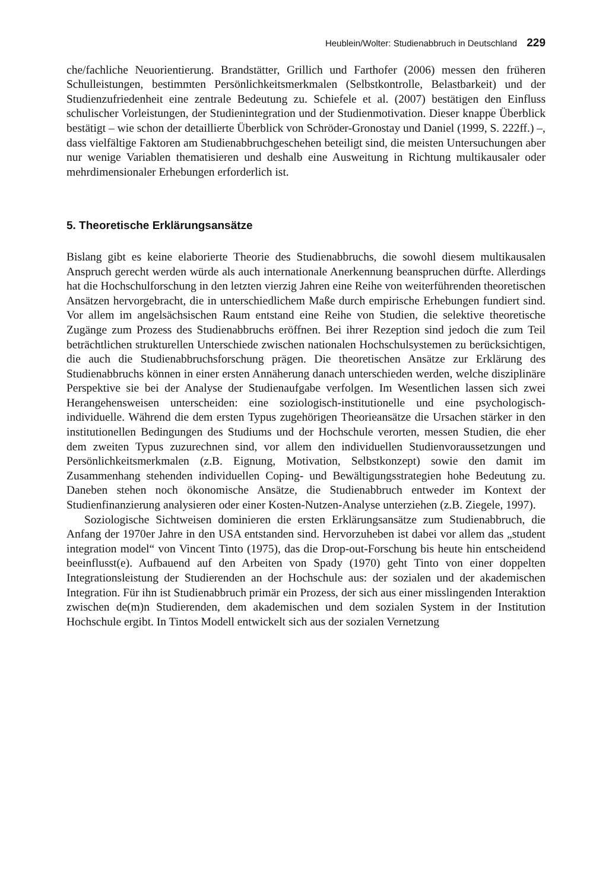Heublein/Wolter: Studienabbruch in Deutschland 229
che/fachliche Neuorientierung. Brandstätter, Grillich und Farthofer (2006) messen den früheren Schulleistungen, bestimmten Persönlichkeitsmerkmalen (Selbstkontrolle, Belastbarkeit) und der Studienzufriedenheit eine zentrale Bedeutung zu. Schiefele et al. (2007) bestätigen den Einfluss schulischer Vorleistungen, der Studienintegration und der Studienmotivation. Dieser knappe Überblick bestätigt – wie schon der detaillierte Überblick von Schröder-Gronostay und Daniel (1999, S. 222ff.) –, dass vielfältige Faktoren am Studienabbruchgeschehen beteiligt sind, die meisten Untersuchungen aber nur wenige Variablen thematisieren und deshalb eine Ausweitung in Richtung multikausaler oder mehrdimensionaler Erhebungen erforderlich ist.
5. Theoretische Erklärungsansätze
Bislang gibt es keine elaborierte Theorie des Studienabbruchs, die sowohl diesem multikausalen Anspruch gerecht werden würde als auch internationale Anerkennung beanspruchen dürfte. Allerdings hat die Hochschulforschung in den letzten vierzig Jahren eine Reihe von weiterführenden theoretischen Ansätzen hervorgebracht, die in unterschiedlichem Maße durch empirische Erhebungen fundiert sind. Vor allem im angelsächsischen Raum entstand eine Reihe von Studien, die selektive theoretische Zugänge zum Prozess des Studienabbruchs eröffnen. Bei ihrer Rezeption sind jedoch die zum Teil beträchtlichen strukturellen Unterschiede zwischen nationalen Hochschulsystemen zu berücksichtigen, die auch die Studienabbruchsforschung prägen. Die theoretischen Ansätze zur Erklärung des Studienabbruchs können in einer ersten Annäherung danach unterschieden werden, welche disziplinäre Perspektive sie bei der Analyse der Studienaufgabe verfolgen. Im Wesentlichen lassen sich zwei Herangehensweisen unterscheiden: eine soziologisch-institutionelle und eine psychologisch-individuelle. Während die dem ersten Typus zugehörigen Theorieansätze die Ursachen stärker in den institutionellen Bedingungen des Studiums und der Hochschule verorten, messen Studien, die eher dem zweiten Typus zuzurechnen sind, vor allem den individuellen Studienvoraussetzungen und Persönlichkeitsmerkmalen (z.B. Eignung, Motivation, Selbstkonzept) sowie den damit im Zusammenhang stehenden individuellen Coping- und Bewältigungsstrategien hohe Bedeutung zu. Daneben stehen noch ökonomische Ansätze, die Studienabbruch entweder im Kontext der Studienfinanzierung analysieren oder einer Kosten-Nutzen-Analyse unterziehen (z.B. Ziegele, 1997).
Soziologische Sichtweisen dominieren die ersten Erklärungsansätze zum Studienabbruch, die Anfang der 1970er Jahre in den USA entstanden sind. Hervorzuheben ist dabei vor allem das „student integration model“ von Vincent Tinto (1975), das die Drop-out-Forschung bis heute hin entscheidend beeinflusst(e). Aufbauend auf den Arbeiten von Spady (1970) geht Tinto von einer doppelten Integrationsleistung der Studierenden an der Hochschule aus: der sozialen und der akademischen Integration. Für ihn ist Studienabbruch primär ein Prozess, der sich aus einer misslingenden Interaktion zwischen de(m)n Studierenden, dem akademischen und dem sozialen System in der Institution Hochschule ergibt. In Tintos Modell entwickelt sich aus der sozialen Vernetzung